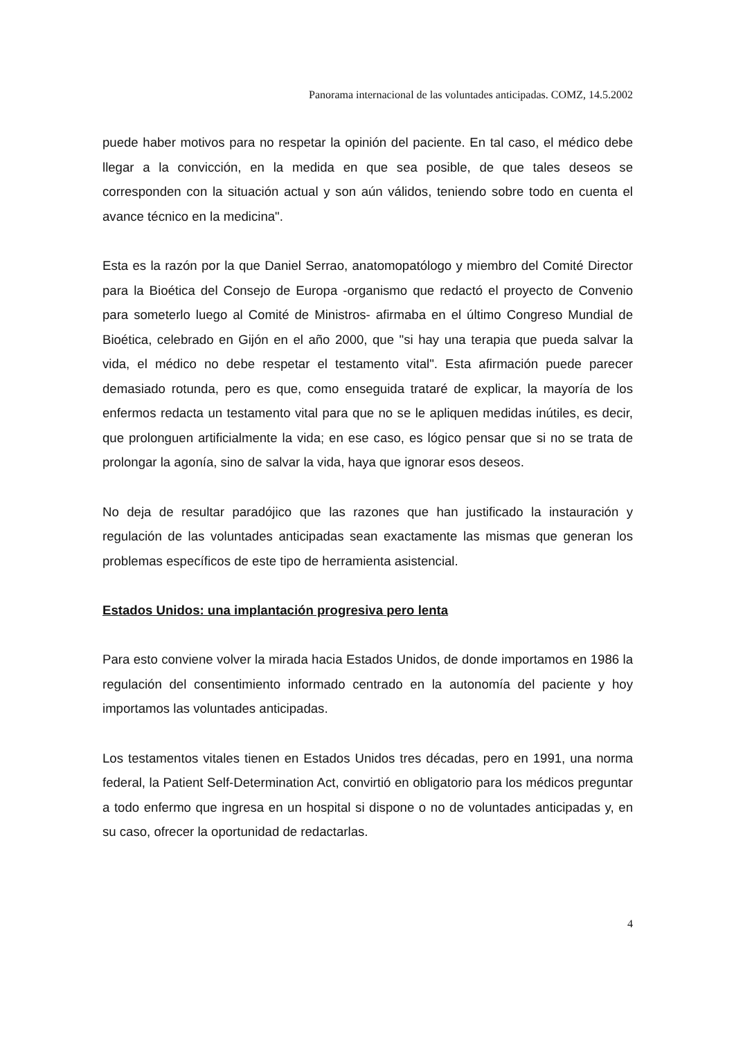Panorama internacional de las voluntades anticipadas. COMZ, 14.5.2002
puede haber motivos para no respetar la opinión del paciente. En tal caso, el médico debe llegar a la convicción, en la medida en que sea posible, de que tales deseos se corresponden con la situación actual y son aún válidos, teniendo sobre todo en cuenta el avance técnico en la medicina".
Esta es la razón por la que Daniel Serrao, anatomopatólogo y miembro del Comité Director para la Bioética del Consejo de Europa -organismo que redactó el proyecto de Convenio para someterlo luego al Comité de Ministros- afirmaba en el último Congreso Mundial de Bioética, celebrado en Gijón en el año 2000, que "si hay una terapia que pueda salvar la vida, el médico no debe respetar el testamento vital". Esta afirmación puede parecer demasiado rotunda, pero es que, como enseguida trataré de explicar, la mayoría de los enfermos redacta un testamento vital para que no se le apliquen medidas inútiles, es decir, que prolonguen artificialmente la vida; en ese caso, es lógico pensar que si no se trata de prolongar la agonía, sino de salvar la vida, haya que ignorar esos deseos.
No deja de resultar paradójico que las razones que han justificado la instauración y regulación de las voluntades anticipadas sean exactamente las mismas que generan los problemas específicos de este tipo de herramienta asistencial.
Estados Unidos: una implantación progresiva pero lenta
Para esto conviene volver la mirada hacia Estados Unidos, de donde importamos en 1986 la regulación del consentimiento informado centrado en la autonomía del paciente y hoy importamos las voluntades anticipadas.
Los testamentos vitales tienen en Estados Unidos tres décadas, pero en 1991, una norma federal, la Patient Self-Determination Act, convirtió en obligatorio para los médicos preguntar a todo enfermo que ingresa en un hospital si dispone o no de voluntades anticipadas y, en su caso, ofrecer la oportunidad de redactarlas.
4